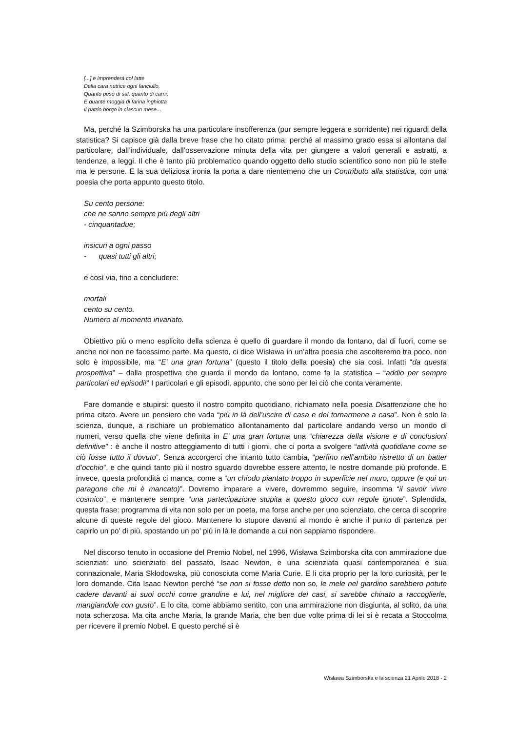[...] e imprenderà col latte
Della cara nutrice ogni fanciullo,
Quanto peso di sal, quanto di carni,
E quante moggia di farina inghiotta
Il patrio borgo in ciascun mese...
Ma, perché la Szimborska ha una particolare insofferenza (pur sempre leggera e sorridente) nei riguardi della statistica? Si capisce già dalla breve frase che ho citato prima: perché al massimo grado essa si allontana dal particolare, dall’individuale, dall’osservazione minuta della vita per giungere a valori generali e astratti, a tendenze, a leggi. Il che è tanto più problematico quando oggetto dello studio scientifico sono non più le stelle ma le persone. E la sua deliziosa ironia la porta a dare nientemeno che un Contributo alla statistica, con una poesia che porta appunto questo titolo.
Su cento persone:
che ne sanno sempre più degli altri
- cinquantadue;
insicuri a ogni passo
- quasi tutti gli altri;
e così via, fino a concludere:
mortali
cento su cento.
Numero al momento invariato.
Obiettivo più o meno esplicito della scienza è quello di guardare il mondo da lontano, dal di fuori, come se anche noi non ne facessimo parte. Ma questo, ci dice Wisława in un’altra poesia che ascolteremo tra poco, non solo è impossibile, ma “E’ una gran fortuna” (questo il titolo della poesia) che sia così. Infatti “da questa prospettiva” – dalla prospettiva che guarda il mondo da lontano, come fa la statistica – “addio per sempre particolari ed episodi!” I particolari e gli episodi, appunto, che sono per lei ciò che conta veramente.
Fare domande e stupirsi: questo il nostro compito quotidiano, richiamato nella poesia Disattenzione che ho prima citato. Avere un pensiero che vada “più in là dell’uscire di casa e del tornarmene a casa”. Non è solo la scienza, dunque, a rischiare un problematico allontanamento dal particolare andando verso un mondo di numeri, verso quella che viene definita in E’ una gran fortuna una “chiarezza della visione e di conclusioni definitive” : è anche il nostro atteggiamento di tutti i giorni, che ci porta a svolgere “attività quotidiane come se ciò fosse tutto il dovuto”. Senza accorgerci che intanto tutto cambia, “perfino nell’ambito ristretto di un batter d’occhio”, e che quindi tanto più il nostro sguardo dovrebbe essere attento, le nostre domande più profonde. E invece, questa profondità ci manca, come a “un chiodo piantato troppo in superficie nel muro, oppure (e qui un paragone che mi è mancato)”. Dovremo imparare a vivere, dovremmo seguire, insomma “il savoir vivre cosmico”, e mantenere sempre “una partecipazione stupita a questo gioco con regole ignote”. Splendida, questa frase: programma di vita non solo per un poeta, ma forse anche per uno scienziato, che cerca di scoprire alcune di queste regole del gioco. Mantenere lo stupore davanti al mondo è anche il punto di partenza per capirlo un po’ di più, spostando un po’ più in là le domande a cui non sappiamo rispondere.
Nel discorso tenuto in occasione del Premio Nobel, nel 1996, Wisława Szimborska cita con ammirazione due scienziati: uno scienziato del passato, Isaac Newton, e una scienziata quasi contemporanea e sua connazionale, Maria Skłodowska, più conosciuta come Maria Curie. E li cita proprio per la loro curiosità, per le loro domande. Cita Isaac Newton perché “se non si fosse detto non so, le mele nel giardino sarebbero potute cadere davanti ai suoi occhi come grandine e lui, nel migliore dei casi, si sarebbe chinato a raccoglierle, mangiandole con gusto”. E lo cita, come abbiamo sentito, con una ammirazione non disgiunta, al solito, da una nota scherzosa. Ma cita anche Maria, la grande Maria, che ben due volte prima di lei si è recata a Stoccolma per ricevere il premio Nobel. E questo perché si è
Wisława Szimborska e la scienza 21 Aprile 2018 - 2